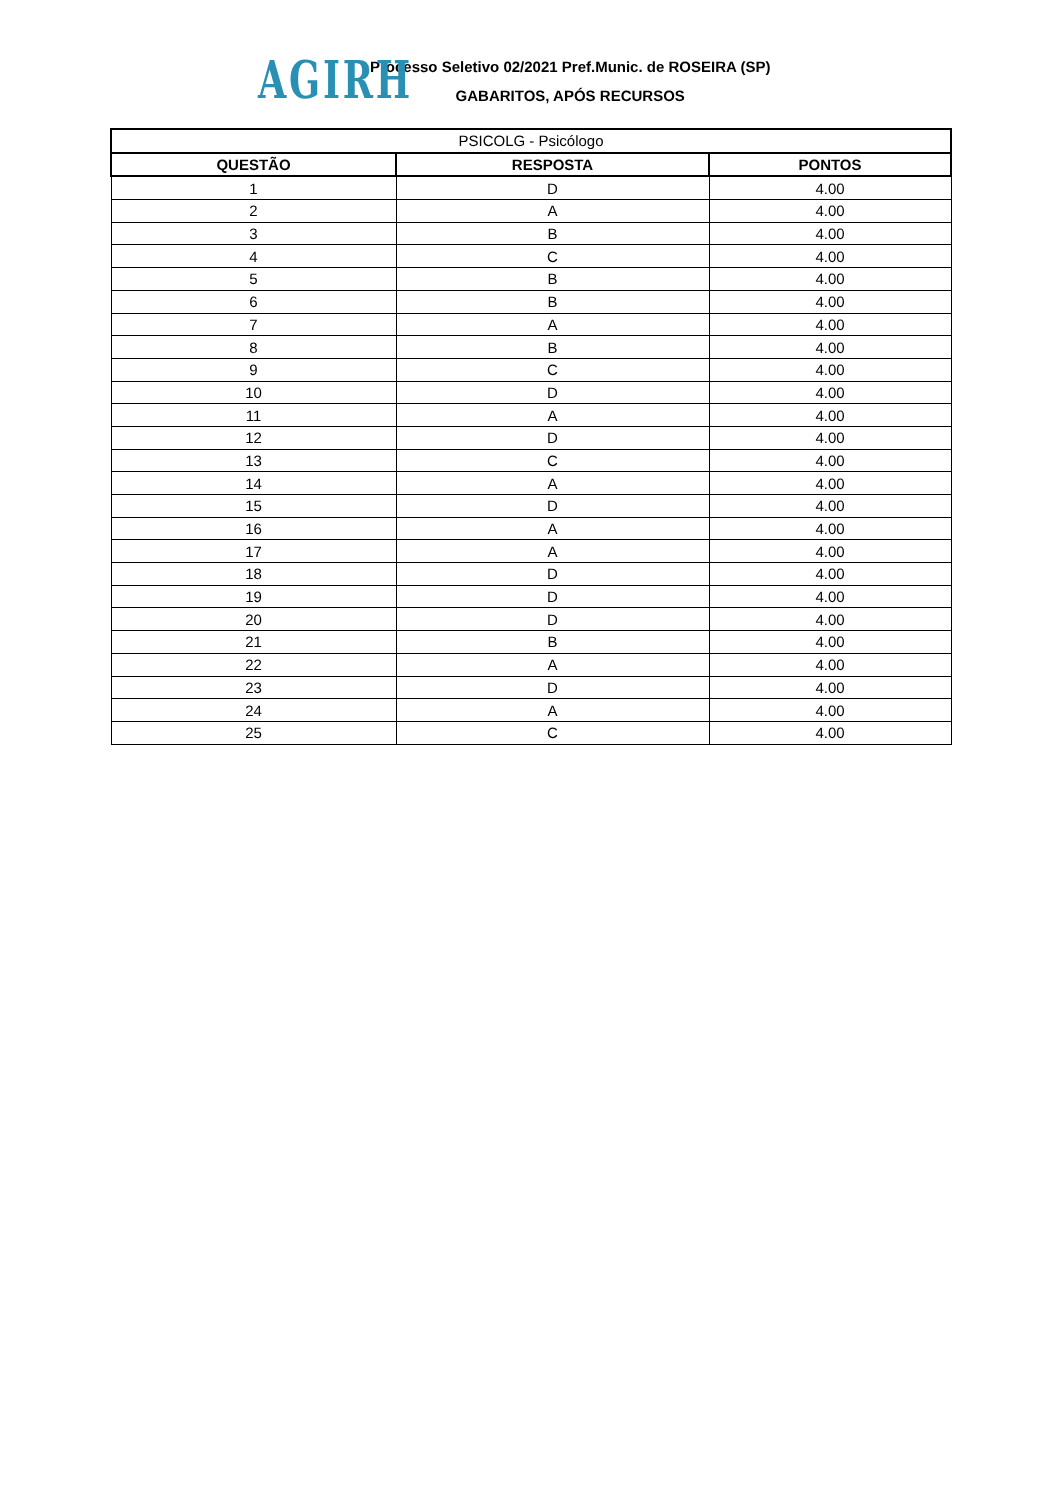AGIRH
Processo Seletivo 02/2021 Pref.Munic. de ROSEIRA (SP)
GABARITOS, APÓS RECURSOS
| PSICOLG - Psicólogo | | |
| QUESTÃO | RESPOSTA | PONTOS |
| 1 | D | 4.00 |
| 2 | A | 4.00 |
| 3 | B | 4.00 |
| 4 | C | 4.00 |
| 5 | B | 4.00 |
| 6 | B | 4.00 |
| 7 | A | 4.00 |
| 8 | B | 4.00 |
| 9 | C | 4.00 |
| 10 | D | 4.00 |
| 11 | A | 4.00 |
| 12 | D | 4.00 |
| 13 | C | 4.00 |
| 14 | A | 4.00 |
| 15 | D | 4.00 |
| 16 | A | 4.00 |
| 17 | A | 4.00 |
| 18 | D | 4.00 |
| 19 | D | 4.00 |
| 20 | D | 4.00 |
| 21 | B | 4.00 |
| 22 | A | 4.00 |
| 23 | D | 4.00 |
| 24 | A | 4.00 |
| 25 | C | 4.00 |